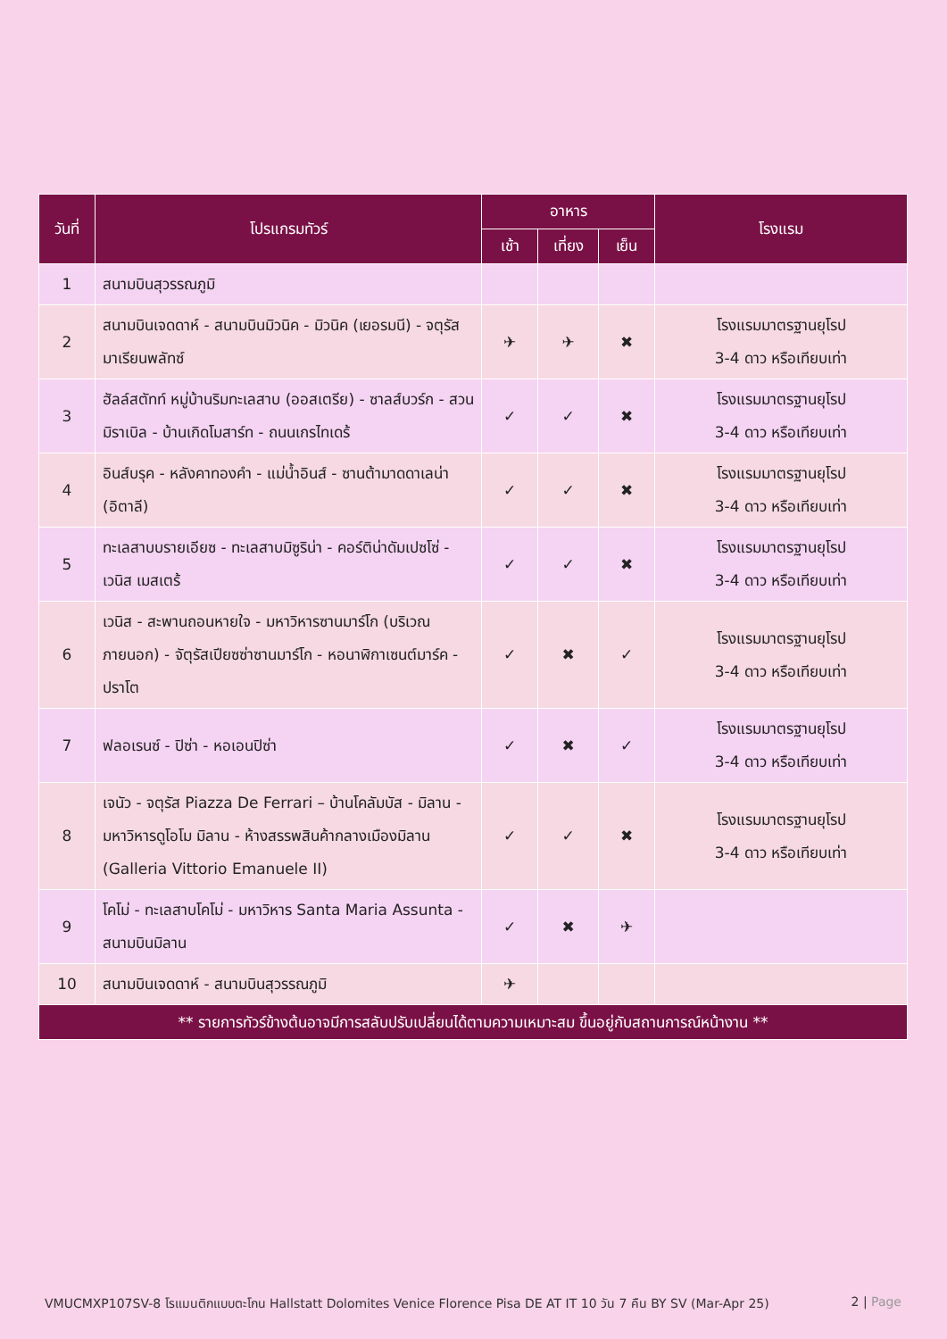| วันที่ | โปรแกรมทัวร์ | อาหาร | | | โรงแรม |
| --- | --- | --- | --- | --- | --- |
| | | เช้า | เที่ยง | เย็น | |
| 1 | สนามบินสุวรรณภูมิ | | | | |
| 2 | สนามบินเจดดาห์ - สนามบินมิวนิค - มิวนิค (เยอรมนี) - จตุรัสมาเรียนพลัทซ์ | ✈ | ✈ | ✖ | โรงแรมมาตรฐานยุโรป 3-4 ดาว หรือเทียบเท่า |
| 3 | ฮัลล์สตัทท์ หมู่บ้านริมทะเลสาบ (ออสเตรีย) - ซาลส์บวร์ก - สวนมิราเบิล - บ้านเกิดโมสาร์ท - ถนนเกรไทเดร้ | ✓ | ✓ | ✖ | โรงแรมมาตรฐานยุโรป 3-4 ดาว หรือเทียบเท่า |
| 4 | อินส์บรุค - หลังคาทองคำ - แม่น้ำอินส์ - ซานต้ามาดดาเลน่า (อิตาลี) | ✓ | ✓ | ✖ | โรงแรมมาตรฐานยุโรป 3-4 ดาว หรือเทียบเท่า |
| 5 | ทะเลสาบบรายเอียซ - ทะเลสาบมิซูริน่า - คอร์ติน่าดัมเปซโซ่ - เวนิส เมสเตร้ | ✓ | ✓ | ✖ | โรงแรมมาตรฐานยุโรป 3-4 ดาว หรือเทียบเท่า |
| 6 | เวนิส - สะพานถอนหายใจ - มหาวิหารซานมาร์โก (บริเวณภายนอก) - จัตุรัสเปียซซ่าซานมาร์โก - หอนาฬิกาเซนต์มาร์ค - ปราโต | ✓ | ✖ | ✓ | โรงแรมมาตรฐานยุโรป 3-4 ดาว หรือเทียบเท่า |
| 7 | ฟลอเรนซ์ - ปิซ่า - หอเอนปิซ่า | ✓ | ✖ | ✓ | โรงแรมมาตรฐานยุโรป 3-4 ดาว หรือเทียบเท่า |
| 8 | เจนัว - จตุรัส Piazza De Ferrari – บ้านโคลัมบัส - มิลาน - มหาวิหารดูโอโม มิลาน - ห้างสรรพสินค้ากลางเมืองมิลาน (Galleria Vittorio Emanuele II) | ✓ | ✓ | ✖ | โรงแรมมาตรฐานยุโรป 3-4 ดาว หรือเทียบเท่า |
| 9 | โคโม่ - ทะเลสาบโคโม่ - มหาวิหาร Santa Maria Assunta - สนามบินมิลาน | ✓ | ✖ | ✈ | |
| 10 | สนามบินเจดดาห์ - สนามบินสุวรรณภูมิ | ✈ | | | |
| ** รายการทัวร์ข้างต้นอาจมีการสลับปรับเปลี่ยนได้ตามความเหมาะสม ขึ้นอยู่กับสถานการณ์หน้างาน ** | | | | | |
VMUCMXP107SV-8 โรแมนติกแบบตะโกน Hallstatt Dolomites Venice Florence Pisa DE AT IT 10 วัน 7 คืน BY SV (Mar-Apr 25) 2 | Page